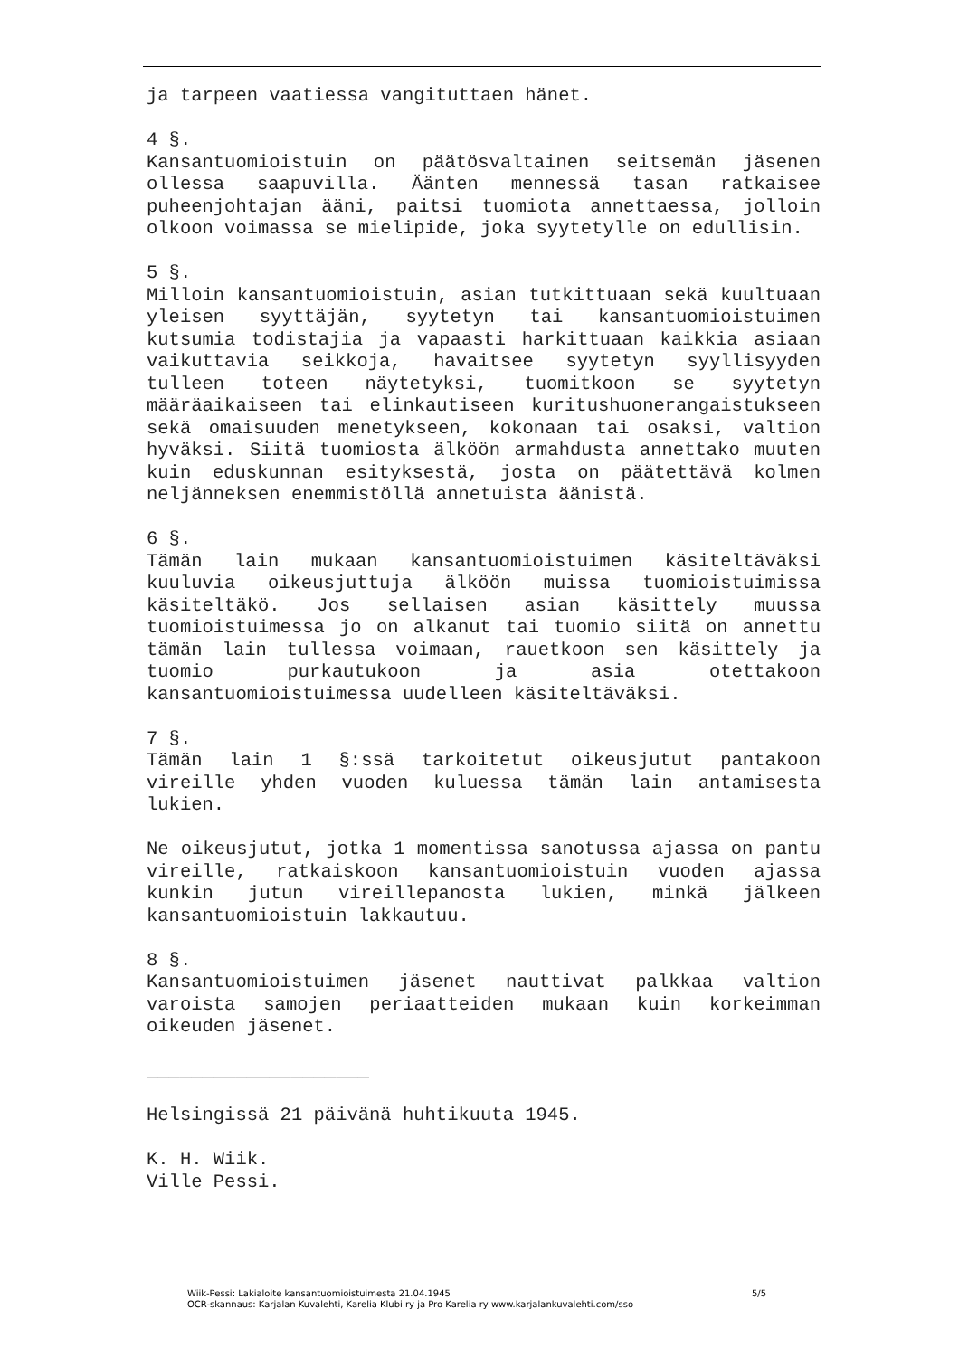ja tarpeen vaatiessa vangituttaen hänet.
4 §.
Kansantuomioistuin on päätösvaltainen seitsemän jäsenen ollessa saapuvilla. Äänten mennessä tasan ratkaisee puheenjohtajan ääni, paitsi tuomiota annettaessa, jolloin olkoon voimassa se mielipide, joka syytetylle on edullisin.
5 §.
Milloin kansantuomioistuin, asian tutkittuaan sekä kuultuaan yleisen syyttäjän, syytetyn tai kansantuomioistuimen kutsumia todistajia ja vapaasti harkittuaan kaikkia asiaan vaikuttavia seikkoja, havaitsee syytetyn syyllisyyden tulleen toteen näytetyksi, tuomitkoon se syytetyn määräaikaiseen tai elinkautiseen kuritushuonerangaistukseen sekä omaisuuden menetykseen, kokonaan tai osaksi, valtion hyväksi. Siitä tuomiosta älköön armahdusta annettako muuten kuin eduskunnan esityksestä, josta on päätettävä kolmen neljänneksen enemmistöllä annetuista äänistä.
6 §.
Tämän lain mukaan kansantuomioistuimen käsiteltäväksi kuuluvia oikeusjuttuja älköön muissa tuomioistuimissa käsiteltäkö. Jos sellaisen asian käsittely muussa tuomioistuimessa jo on alkanut tai tuomio siitä on annettu tämän lain tullessa voimaan, rauetkoon sen käsittely ja tuomio purkautukoon ja asia otettakoon kansantuomioistuimessa uudelleen käsiteltäväksi.
7 §.
Tämän lain 1 §:ssä tarkoitetut oikeusjutut pantakoon vireille yhden vuoden kuluessa tämän lain antamisesta lukien.
Ne oikeusjutut, jotka 1 momentissa sanotussa ajassa on pantu vireille, ratkaiskoon kansantuomioistuin vuoden ajassa kunkin jutun vireillepanosta lukien, minkä jälkeen kansantuomioistuin lakkautuu.
8 §.
Kansantuomioistuimen jäsenet nauttivat palkkaa valtion varoista samojen periaatteiden mukaan kuin korkeimman oikeuden jäsenet.
____________________
Helsingissä 21 päivänä huhtikuuta 1945.
K. H. Wiik.
Ville Pessi.
Wiik-Pessi: Lakialoite kansantuomioistuimesta 21.04.1945 5/5
OCR-skannaus: Karjalan Kuvalehti, Karelia Klubi ry ja Pro Karelia ry www.karjalankuvalehti.com/sso